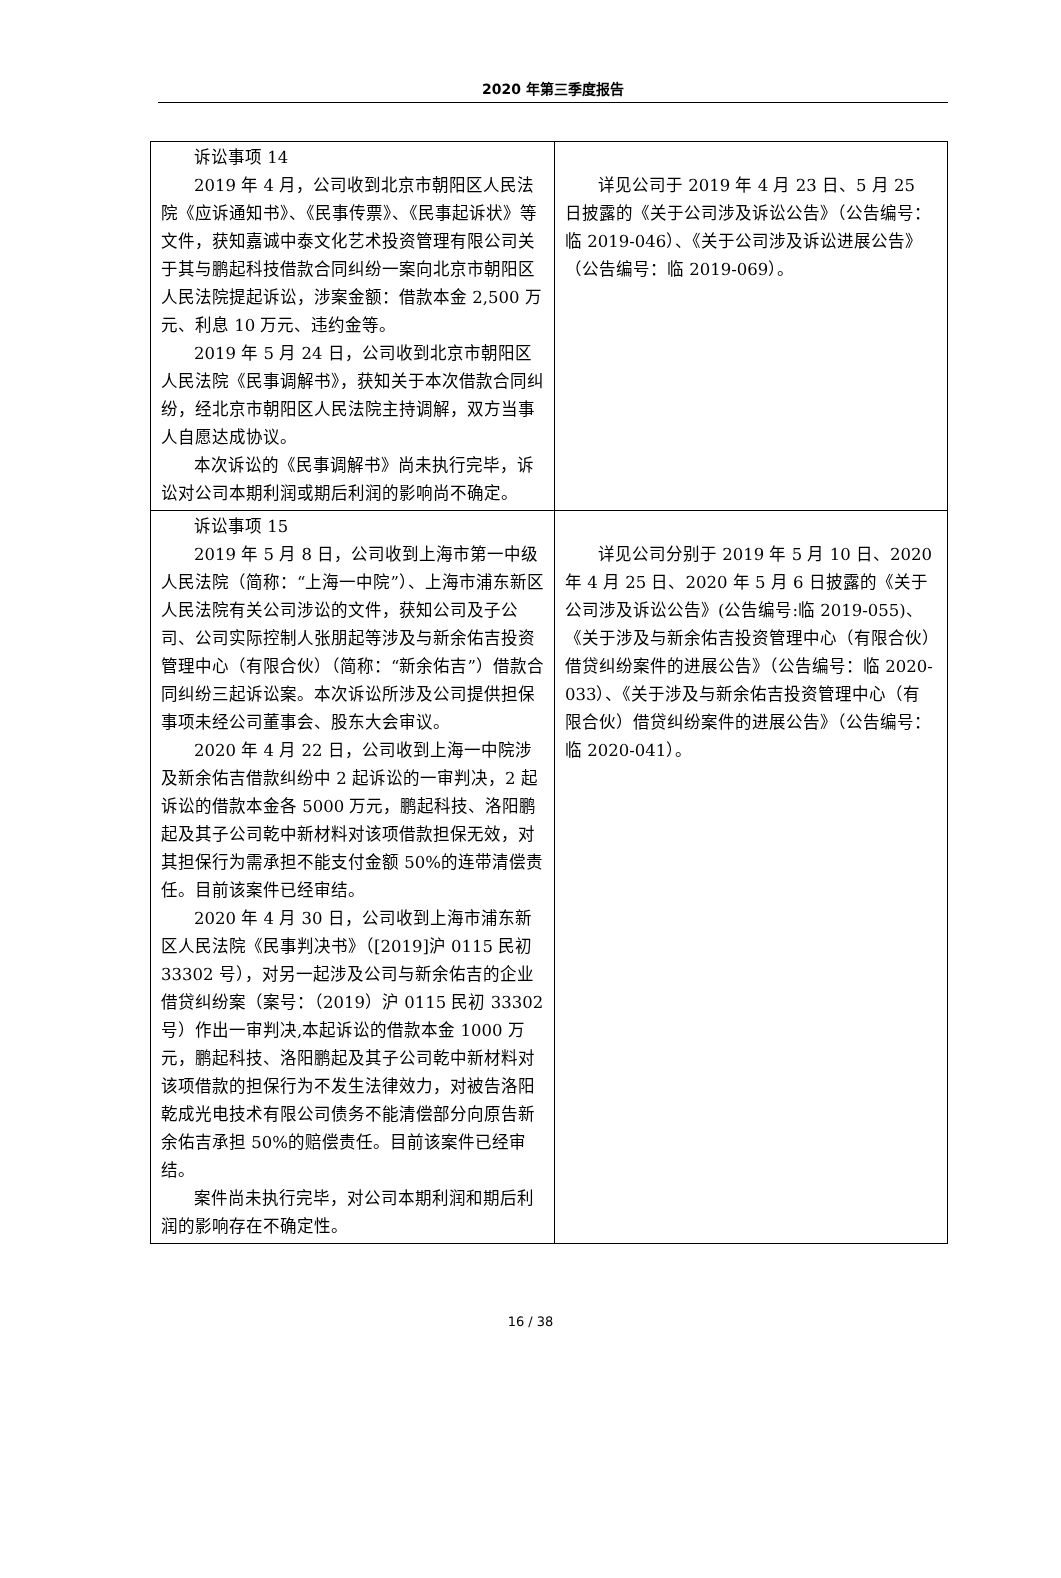2020 年第三季度报告
| 诉讼事项 14 2019 年 4 月，公司收到北京市朝阳区人民法院《应诉通知书》、《民事传票》、《民事起诉状》等文件，获知嘉诚中泰文化艺术投资管理有限公司关于其与鹏起科技借款合同纠纷一案向北京市朝阳区人民法院提起诉讼，涉案金额：借款本金 2,500 万元、利息 10 万元、违约金等。 2019 年 5 月 24 日，公司收到北京市朝阳区人民法院《民事调解书》，获知关于本次借款合同纠纷，经北京市朝阳区人民法院主持调解，双方当事人自愿达成协议。 本次诉讼的《民事调解书》尚未执行完毕，诉讼对公司本期利润或期后利润的影响尚不确定。 | 详见公司于 2019 年 4 月 23 日、5 月 25 日披露的《关于公司涉及诉讼公告》（公告编号：临 2019-046）、《关于公司涉及诉讼进展公告》（公告编号：临 2019-069）。 |
| 诉讼事项 15 2019 年 5 月 8 日，公司收到上海市第一中级人民法院（简称：“上海一中院”）、上海市浦东新区人民法院有关公司涉讼的文件，获知公司及子公司、公司实际控制人张朋起等涉及与新余佑吉投资管理中心（有限合伙）（简称：“新余佑吉”）借款合同纠纷三起诉讼案。本次诉讼所涉及公司提供担保事项未经公司董事会、股东大会审议。 2020 年 4 月 22 日，公司收到上海一中院涉及新余佑吉借款纠纷中 2 起诉讼的一审判决，2 起诉讼的借款本金各 5000 万元，鹏起科技、洛阳鹏起及其子公司乾中新材料对该项借款担保无效，对其担保行为需承担不能支付金额 50%的连带清偿责任。目前该案件已经审结。 2020 年 4 月 30 日，公司收到上海市浦东新区人民法院《民事判决书》（[2019]沪 0115 民初 33302 号），对另一起涉及公司与新余佑吉的企业借贷纠纷案（案号：（2019）沪 0115 民初 33302 号）作出一审判决,本起诉讼的借款本金 1000 万元，鹏起科技、洛阳鹏起及其子公司乾中新材料对该项借款的担保行为不发生法律效力，对被告洛阳乾成光电技术有限公司债务不能清偿部分向原告新余佑吉承担 50%的赔偿责任。目前该案件已经审结。 案件尚未执行完毕，对公司本期利润和期后利润的影响存在不确定性。 | 详见公司分别于 2019 年 5 月 10 日、2020 年 4 月 25 日、2020 年 5 月 6 日披露的《关于公司涉及诉讼公告》(公告编号:临 2019-055)、《关于涉及与新余佑吉投资管理中心（有限合伙）借贷纠纷案件的进展公告》（公告编号：临 2020-033）、《关于涉及与新余佑吉投资管理中心（有限合伙）借贷纠纷案件的进展公告》（公告编号：临 2020-041）。 |
16 / 38